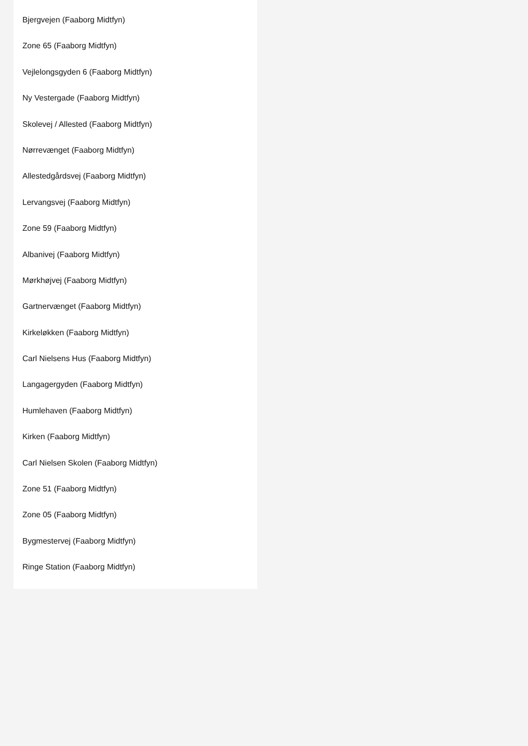Bjergvejen (Faaborg Midtfyn)
Zone 65 (Faaborg Midtfyn)
Vejlelongsgyden 6 (Faaborg Midtfyn)
Ny Vestergade (Faaborg Midtfyn)
Skolevej / Allested (Faaborg Midtfyn)
Nørrevænget (Faaborg Midtfyn)
Allestedgårdsvej (Faaborg Midtfyn)
Lervangsvej (Faaborg Midtfyn)
Zone 59 (Faaborg Midtfyn)
Albanivej (Faaborg Midtfyn)
Mørkhøjvej (Faaborg Midtfyn)
Gartnervænget (Faaborg Midtfyn)
Kirkeløkken (Faaborg Midtfyn)
Carl Nielsens Hus (Faaborg Midtfyn)
Langagergyden (Faaborg Midtfyn)
Humlehaven (Faaborg Midtfyn)
Kirken (Faaborg Midtfyn)
Carl Nielsen Skolen (Faaborg Midtfyn)
Zone 51 (Faaborg Midtfyn)
Zone 05 (Faaborg Midtfyn)
Bygmestervej (Faaborg Midtfyn)
Ringe Station (Faaborg Midtfyn)